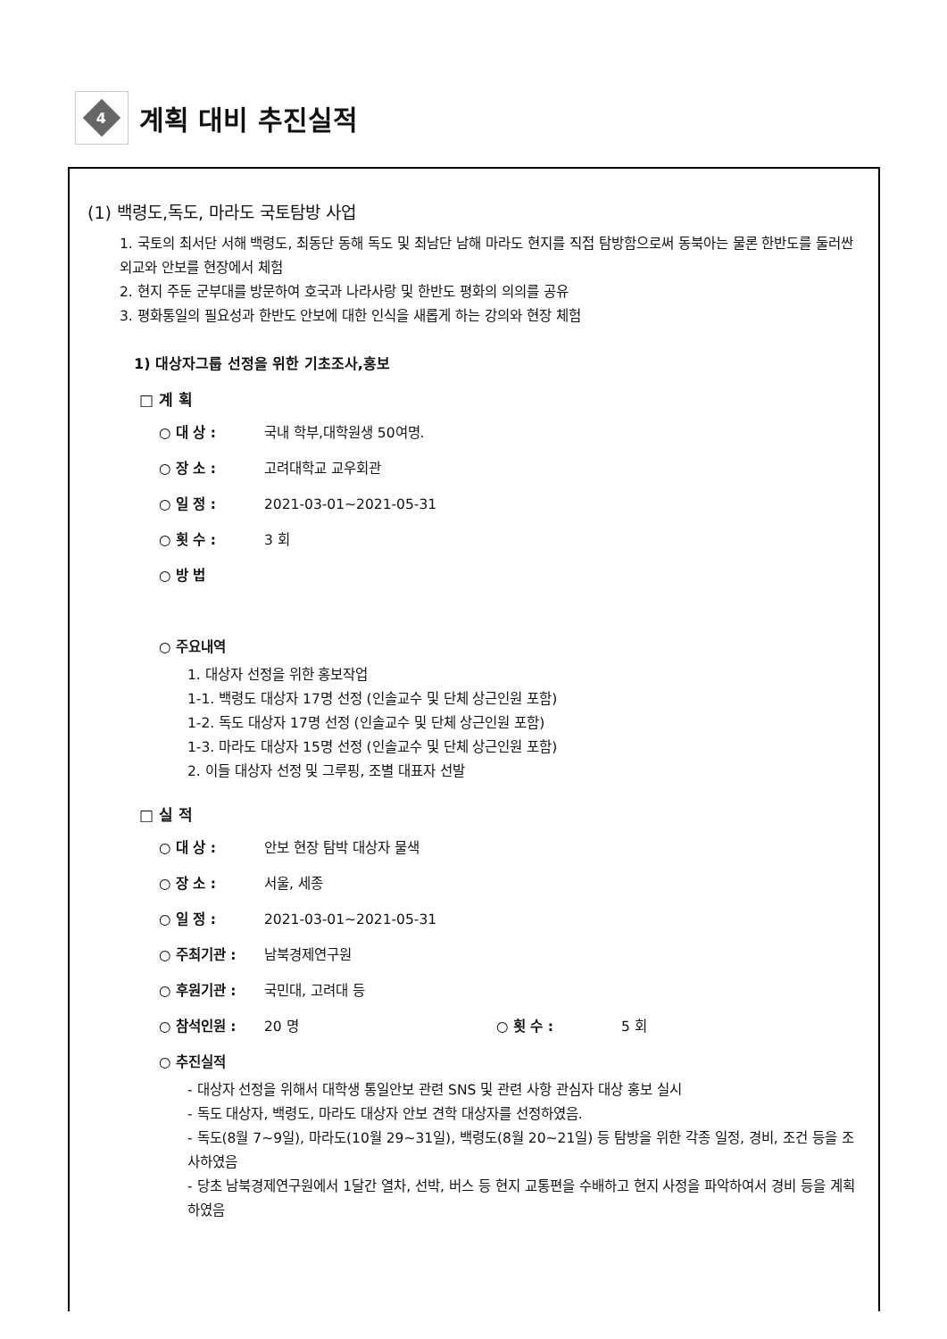4
계획 대비 추진실적
(1) 백령도,독도, 마라도 국토탐방 사업
1. 국토의 최서단 서해 백령도, 최동단 동해 독도 및 최남단 남해 마라도 현지를 직접 탐방함으로써 동북아는 물론 한반도를 둘러싼 외교와 안보를 현장에서 체험
2. 현지 주둔 군부대를 방문하여 호국과 나라사랑 및 한반도 평화의 의의를 공유
3. 평화통일의 필요성과 한반도 안보에 대한 인식을 새롭게 하는 강의와 현장 체험
1) 대상자그룹 선정을 위한 기초조사,홍보
□ 계 획
○ 대 상 : 국내 학부,대학원생 50여명.
○ 장 소 : 고려대학교 교우회관
○ 일 정 : 2021-03-01~2021-05-31
○ 횟 수 : 3 회
○ 방 법
○ 주요내역
1. 대상자 선정을 위한 홍보작업
1-1. 백령도 대상자 17명 선정 (인솔교수 및 단체 상근인원 포함)
1-2. 독도 대상자 17명 선정 (인솔교수 및 단체 상근인원 포함)
1-3. 마라도 대상자 15명 선정 (인솔교수 및 단체 상근인원 포함)
2. 이들 대상자 선정 및 그루핑, 조별 대표자 선발
□ 실 적
○ 대 상 : 안보 현장 탐박 대상자 물색
○ 장 소 : 서울, 세종
○ 일 정 : 2021-03-01~2021-05-31
○ 주최기관 : 남북경제연구원
○ 후원기관 : 국민대, 고려대 등
○ 참석인원 : 20 명 ○ 횟 수 : 5 회
○ 추진실적
- 대상자 선정을 위해서 대학생 통일안보 관련 SNS 및 관련 사항 관심자 대상 홍보 실시
- 독도 대상자, 백령도, 마라도 대상자 안보 견학 대상자를 선정하였음.
- 독도(8월 7~9일), 마라도(10월 29~31일), 백령도(8월 20~21일) 등 탐방을 위한 각종 일정, 경비, 조건 등을 조사하였음
- 당초 남북경제연구원에서 1달간 열차, 선박, 버스 등 현지 교통편을 수배하고 현지 사정을 파악하여서 경비 등을 계획하였음